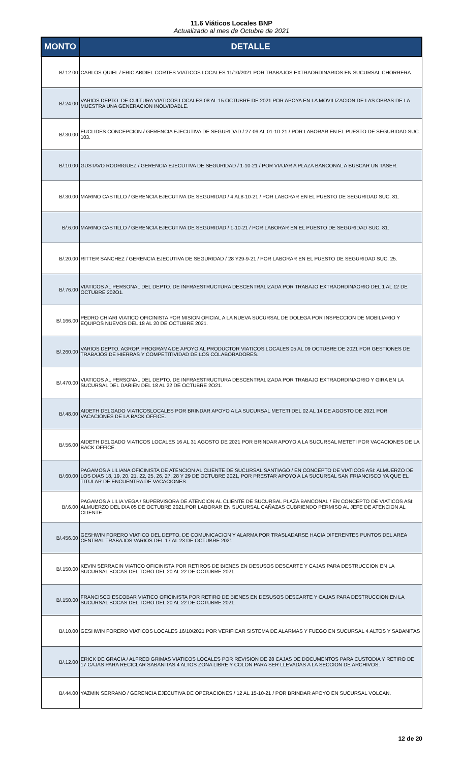11.6 Viáticos Locales BNP
Actualizado al mes de Octubre de 2021
| MONTO | DETALLE |
| --- | --- |
| B/.12.00 | CARLOS QUIEL / ERIC ABDIEL CORTES VIATICOS LOCALES 11/10/2021 POR TRABAJOS EXTRAORDINARIOS EN SUCURSAL CHORRERA. |
| B/.24.00 | VARIOS DEPTO. DE CULTURA VIATICOS LOCALES 08 AL 15 OCTUBRE DE 2021 POR APOYA EN LA MOVILIZACION DE LAS OBRAS DE LA MUESTRA UNA GENERACION INOLVIDABLE. |
| B/.30.00 | EUCLIDES CONCEPCION / GERENCIA EJECUTIVA DE SEGURIDAD / 27-09 AL 01-10-21 / POR LABORAR EN EL PUESTO DE SEGURIDAD SUC. 103. |
| B/.10.00 | GUSTAVO RODRIGUEZ / GERENCIA EJECUTIVA DE SEGURIDAD / 1-10-21 / POR VIAJAR A PLAZA BANCONAL A BUSCAR UN TASER. |
| B/.30.00 | MARINO CASTILLO / GERENCIA EJECUTIVA DE SEGURIDAD / 4 AL8-10-21 / POR LABORAR EN EL PUESTO DE SEGURIDAD SUC. 81. |
| B/.6.00 | MARINO CASTILLO / GERENCIA EJECUTIVA DE SEGURIDAD / 1-10-21 / POR LABORAR EN EL PUESTO DE SEGURIDAD SUC. 81. |
| B/.20.00 | RITTER SANCHEZ / GERENCIA EJECUTIVA DE SEGURIDAD / 28 Y29-9-21 / POR LABORAR EN EL PUESTO DE SEGURIDAD SUC. 25. |
| B/.76.00 | VIATICOS AL PERSONAL DEL DEPTO. DE INFRAESTRUCTURA DESCENTRALIZADA POR TRABAJO EXTRAORDINAORIO DEL 1 AL 12 DE OCTUBRE 202O1. |
| B/.166.00 | PEDRO CHIARI VIATICO OFICINISTA POR MISION OFICIAL A LA NUEVA SUCURSAL DE DOLEGA POR INSPECCION DE MOBILIARIO Y EQUIPOS NUEVOS DEL 18 AL 20 DE OCTUBRE 2021. |
| B/.260.00 | VARIOS DEPTO. AGROP. PROGRAMA DE APOYO AL PRODUCTOR VIATICOS LOCALES 05 AL 09 OCTUBRE DE 2021 POR GESTIONES DE TRABAJOS DE HIERRAS Y COMPETITIVIDAD DE LOS COLABORADORES. |
| B/.470.00 | VIATICOS AL PERSONAL DEL DEPTO. DE INFRAESTRUCTURA DESCENTRALIZADA POR TRABAJO EXTRAORDINAORIO Y GIRA EN LA SUCURSAL DEL DARIEN DEL 18 AL 22 DE OCTUBRE 2O21. |
| B/.48.00 | AIDETH DELGADO VIATICOSLOCALES POR BRINDAR APOYO A LA SUCURSAL METETI DEL 02 AL 14 DE AGOSTO DE 2021 POR VACACIONES DE LA BACK OFFICE. |
| B/.56.00 | AIDETH DELGADO VIATICOS LOCALES 16 AL 31 AGOSTO DE 2021 POR BRINDAR APOYO A LA SUCURSAL METETI POR VACACIONES DE LA BACK OFFICE. |
| B/.60.00 | PAGAMOS A LILIANA OFICINISTA DE ATENCION AL CLIENTE DE SUCURSAL SANTIAGO / EN CONCEPTO DE VIATICOS ASI: ALMUERZO DE LOS DIAS 18, 19, 20, 21, 22, 25, 26, 27, 28 Y 29 DE OCTUBRE 2021, POR PRESTAR APOYO A LA SUCURSAL SAN FRIANCISCO YA QUE EL TITULAR DE ENCUENTRA DE VACACIONES. |
| B/.6.00 | PAGAMOS A LILIA VEGA / SUPERVISORA DE ATENCION AL CLIENTE DE SUCURSAL PLAZA BANCONAL / EN CONCEPTO DE VIATICOS ASI: ALMUERZO DEL DIA 05 DE OCTUBRE 2021,POR LABORAR EN SUCURSAL CAÑAZAS CUBRIENDO PERMISO AL JEFE DE ATENCION AL CLIENTE. |
| B/.456.00 | GESHWIN FORERO VIATICO DEL DEPTO. DE COMUNICACION Y ALARMA POR TRASLADARSE HACIA DIFERENTES PUNTOS DEL AREA CENTRAL TRABAJOS VARIOS DEL 17 AL 23 DE OCTUBRE 2021. |
| B/.150.00 | KEVIN SERRACIN VIATICO OFICINISTA POR RETIROS DE BIENES EN DESUSOS DESCARTE Y CAJAS PARA DESTRUCCION EN LA SUCURSAL BOCAS DEL TORO DEL 20 AL 22 DE OCTUBRE 2021. |
| B/.150.00 | FRANCISCO ESCOBAR VIATICO OFICINISTA POR RETIRO DE BIENES EN DESUSOS DESCARTE Y CAJAS PARA DESTRUCCION EN LA SUCURSAL BOCAS DEL TORO DEL 20 AL 22 DE OCTUBRE 2021. |
| B/.10.00 | GESHWIN FORERO VIATICOS LOCALES 16/10/2021 POR VERIFICAR SISTEMA DE ALARMAS Y FUEGO EN SUCURSAL 4 ALTOS Y SABANITAS |
| B/.12.00 | ERICK DE GRACIA / ALFREO GRIMAS VIATICOS LOCALES POR REVISION DE 28 CAJAS DE DOCUMENTOS PARA CUSTODIA Y RETIRO DE 17 CAJAS PARA RECICLAR SABANITAS 4 ALTOS ZONA LIBRE Y COLON PARA SER LLEVADAS A LA SECCION DE ARCHIVOS. |
| B/.44.00 | YAZMIN SERRANO / GERENCIA EJECUTIVA DE OPERACIONES / 12 AL 15-10-21 / POR BRINDAR APOYO EN SUCURSAL VOLCAN. |
12 de 20